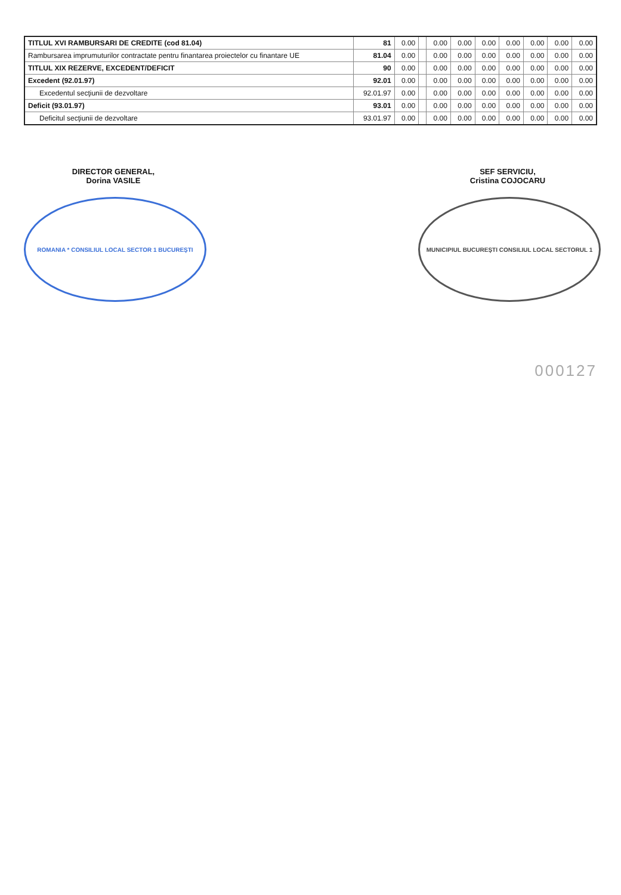| TITLUL XVI RAMBURSARI DE CREDITE (cod 81.04) | 81 | 0.00 | | 0.00 | 0.00 | 0.00 | 0.00 | 0.00 | 0.00 | 0.00 |
| Rambursarea imprumuturilor contractate pentru finantarea proiectelor cu finantare UE | 81.04 | 0.00 | | 0.00 | 0.00 | 0.00 | 0.00 | 0.00 | 0.00 | 0.00 |
| TITLUL XIX REZERVE, EXCEDENT/DEFICIT | 90 | 0.00 | | 0.00 | 0.00 | 0.00 | 0.00 | 0.00 | 0.00 | 0.00 |
| Excedent (92.01.97) | 92.01 | 0.00 | | 0.00 | 0.00 | 0.00 | 0.00 | 0.00 | 0.00 | 0.00 |
| Excedentul secţiunii de dezvoltare | 92.01.97 | 0.00 | | 0.00 | 0.00 | 0.00 | 0.00 | 0.00 | 0.00 | 0.00 |
| Deficit (93.01.97) | 93.01 | 0.00 | | 0.00 | 0.00 | 0.00 | 0.00 | 0.00 | 0.00 | 0.00 |
| Deficitul secţiunii de dezvoltare | 93.01.97 | 0.00 | | 0.00 | 0.00 | 0.00 | 0.00 | 0.00 | 0.00 | 0.00 |
DIRECTOR GENERAL,
Dorina VASILE
ROMANIA * CONSILIUL LOCAL SECTOR 1 BUCUREŞTI
SEF SERVICIU,
Cristina COJOCARU
MUNICIPIUL BUCUREŞTI CONSILIUL LOCAL SECTORUL 1
000127